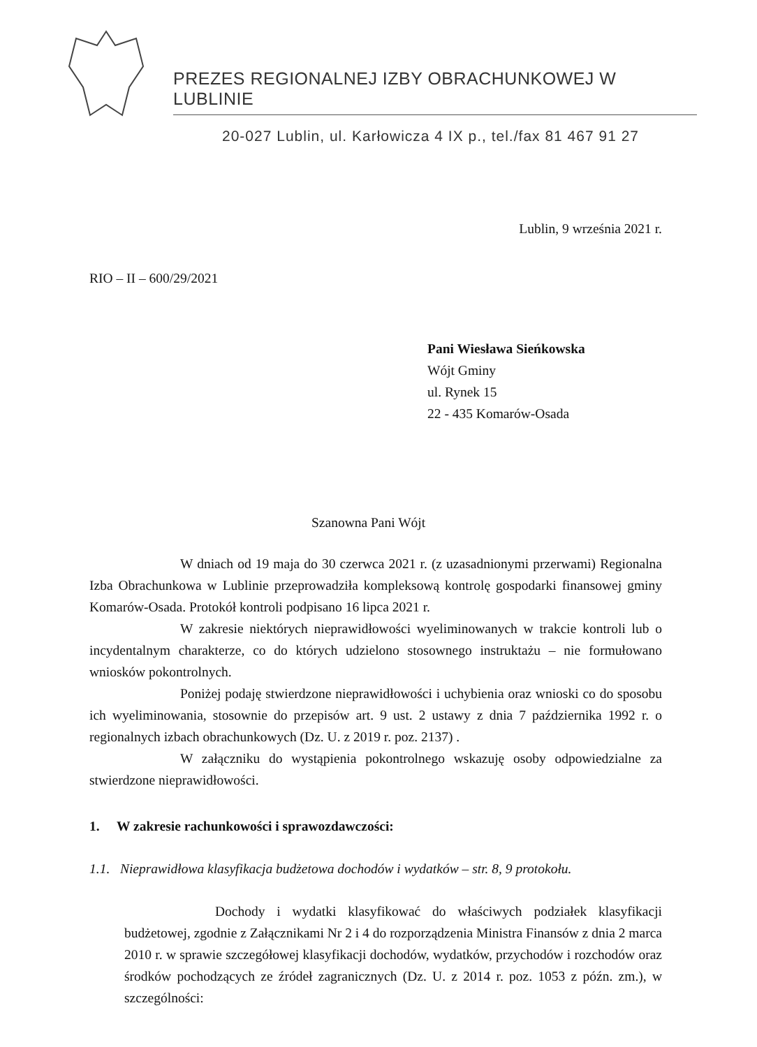PREZES REGIONALNEJ IZBY OBRACHUNKOWEJ W LUBLINIE
20-027 Lublin, ul. Karłowicza 4 IX p., tel./fax 81 467 91 27
Lublin, 9 września 2021 r.
RIO – II – 600/29/2021
Pani Wiesława Sieńkowska
Wójt Gminy
ul. Rynek 15
22 - 435 Komarów-Osada
Szanowna Pani Wójt
W dniach od 19 maja do 30 czerwca 2021 r. (z uzasadnionymi przerwami) Regionalna Izba Obrachunkowa w Lublinie przeprowadziła kompleksową kontrolę gospodarki finansowej gminy Komarów-Osada. Protokół kontroli podpisano 16 lipca 2021 r.
W zakresie niektórych nieprawidłowości wyeliminowanych w trakcie kontroli lub o incydentalnym charakterze, co do których udzielono stosownego instruktażu – nie formułowano wniosków pokontrolnych.
Poniżej podaję stwierdzone nieprawidłowości i uchybienia oraz wnioski co do sposobu ich wyeliminowania, stosownie do przepisów art. 9 ust. 2 ustawy z dnia 7 października 1992 r. o regionalnych izbach obrachunkowych (Dz. U. z 2019 r. poz. 2137) .
W załączniku do wystąpienia pokontrolnego wskazuję osoby odpowiedzialne za stwierdzone nieprawidłowości.
1. W zakresie rachunkowości i sprawozdawczości:
1.1. Nieprawidłowa klasyfikacja budżetowa dochodów i wydatków – str. 8, 9 protokołu.
Dochody i wydatki klasyfikować do właściwych podziałek klasyfikacji budżetowej, zgodnie z Załącznikami Nr 2 i 4 do rozporządzenia Ministra Finansów z dnia 2 marca 2010 r. w sprawie szczegółowej klasyfikacji dochodów, wydatków, przychodów i rozchodów oraz środków pochodzących ze źródeł zagranicznych (Dz. U. z 2014 r. poz. 1053 z późn. zm.), w szczególności: